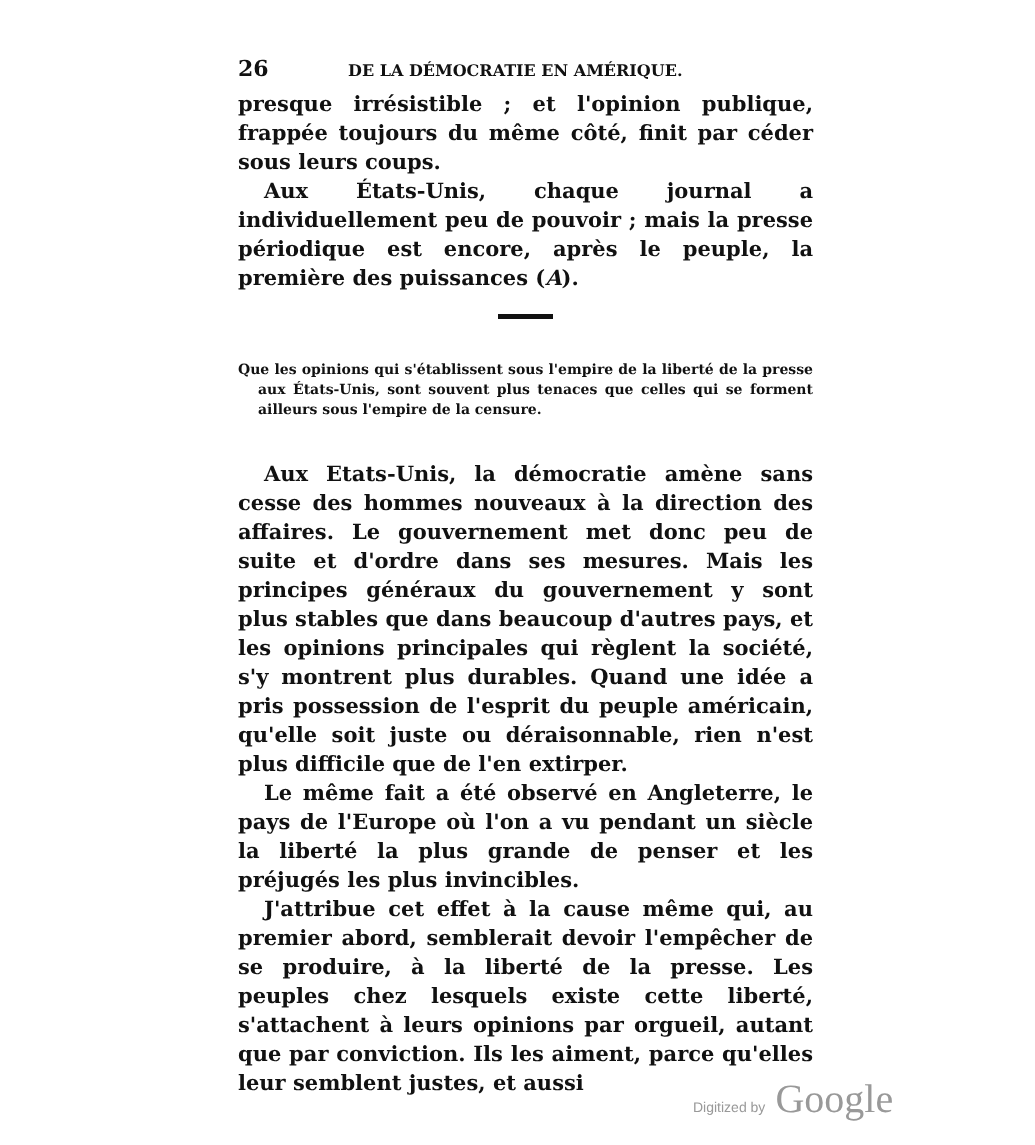26 DE LA DÉMOCRATIE EN AMÉRIQUE.
presque irrésistible ; et l'opinion publique, frappée toujours du même côté, finit par céder sous leurs coups.
Aux États-Unis, chaque journal a individuellement peu de pouvoir ; mais la presse périodique est encore, après le peuple, la première des puissances (A).
Que les opinions qui s'établissent sous l'empire de la liberté de la presse aux États-Unis, sont souvent plus tenaces que celles qui se forment ailleurs sous l'empire de la censure.
Aux Etats-Unis, la démocratie amène sans cesse des hommes nouveaux à la direction des affaires. Le gouvernement met donc peu de suite et d'ordre dans ses mesures. Mais les principes généraux du gouvernement y sont plus stables que dans beaucoup d'autres pays, et les opinions principales qui règlent la société, s'y montrent plus durables. Quand une idée a pris possession de l'esprit du peuple américain, qu'elle soit juste ou déraisonnable, rien n'est plus difficile que de l'en extirper.
Le même fait a été observé en Angleterre, le pays de l'Europe où l'on a vu pendant un siècle la liberté la plus grande de penser et les préjugés les plus invincibles.
J'attribue cet effet à la cause même qui, au premier abord, semblerait devoir l'empêcher de se produire, à la liberté de la presse. Les peuples chez lesquels existe cette liberté, s'attachent à leurs opinions par orgueil, autant que par conviction. Ils les aiment, parce qu'elles leur semblent justes, et aussi
Digitized by Google